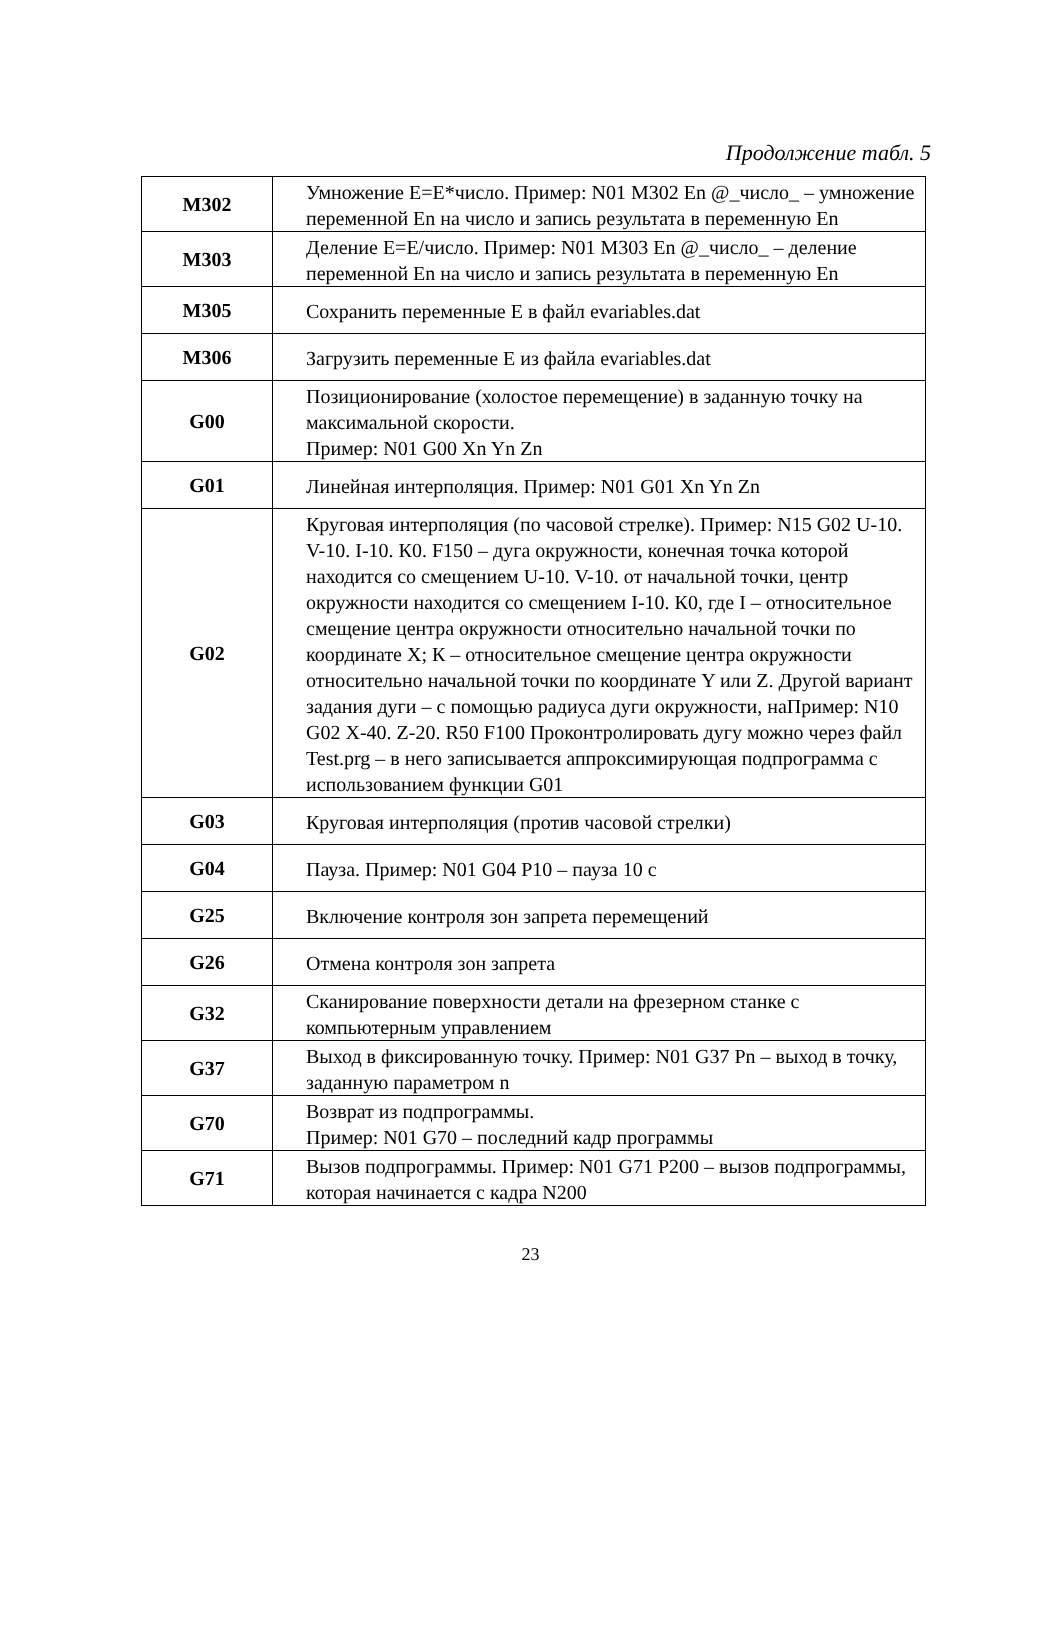Продолжение табл. 5
| M302 | Умножение E=E*число. Пример: N01 M302 En @_число_ – умножение переменной En на число и запись результата в переменную En |
| M303 | Деление E=E/число. Пример: N01 M303 En @_число_ – деление переменной En на число и запись результата в переменную En |
| M305 | Сохранить переменные E в файл evariables.dat |
| M306 | Загрузить переменные E из файла evariables.dat |
| G00 | Позиционирование (холостое перемещение) в заданную точку на максимальной скорости. Пример: N01 G00 Xn Yn Zn |
| G01 | Линейная интерполяция. Пример: N01 G01 Xn Yn Zn |
| G02 | Круговая интерполяция (по часовой стрелке). Пример: N15 G02 U-10. V-10. I-10. К0. F150 – дуга окружности, конечная точка которой находится со смещением U-10. V-10. от начальной точки, центр окружности находится со смещением I-10. К0, где I – относительное смещение центра окружности относительно начальной точки по координате X; К – относительное смещение центра окружности относительно начальной точки по координате Y или Z. Другой вариант задания дуги – с помощью радиуса дуги окружности, наПример: N10 G02 X-40. Z-20. R50 F100 Проконтролировать дугу можно через файл Test.prg – в него записывается аппроксимирующая подпрограмма с использованием функции G01 |
| G03 | Круговая интерполяция (против часовой стрелки) |
| G04 | Пауза. Пример: N01 G04 P10 – пауза 10 с |
| G25 | Включение контроля зон запрета перемещений |
| G26 | Отмена контроля зон запрета |
| G32 | Сканирование поверхности детали на фрезерном станке с компьютерным управлением |
| G37 | Выход в фиксированную точку. Пример: N01 G37 Pn – выход в точку, заданную параметром n |
| G70 | Возврат из подпрограммы. Пример: N01 G70 – последний кадр программы |
| G71 | Вызов подпрограммы. Пример: N01 G71 P200 – вызов подпрограммы, которая начинается с кадра N200 |
23